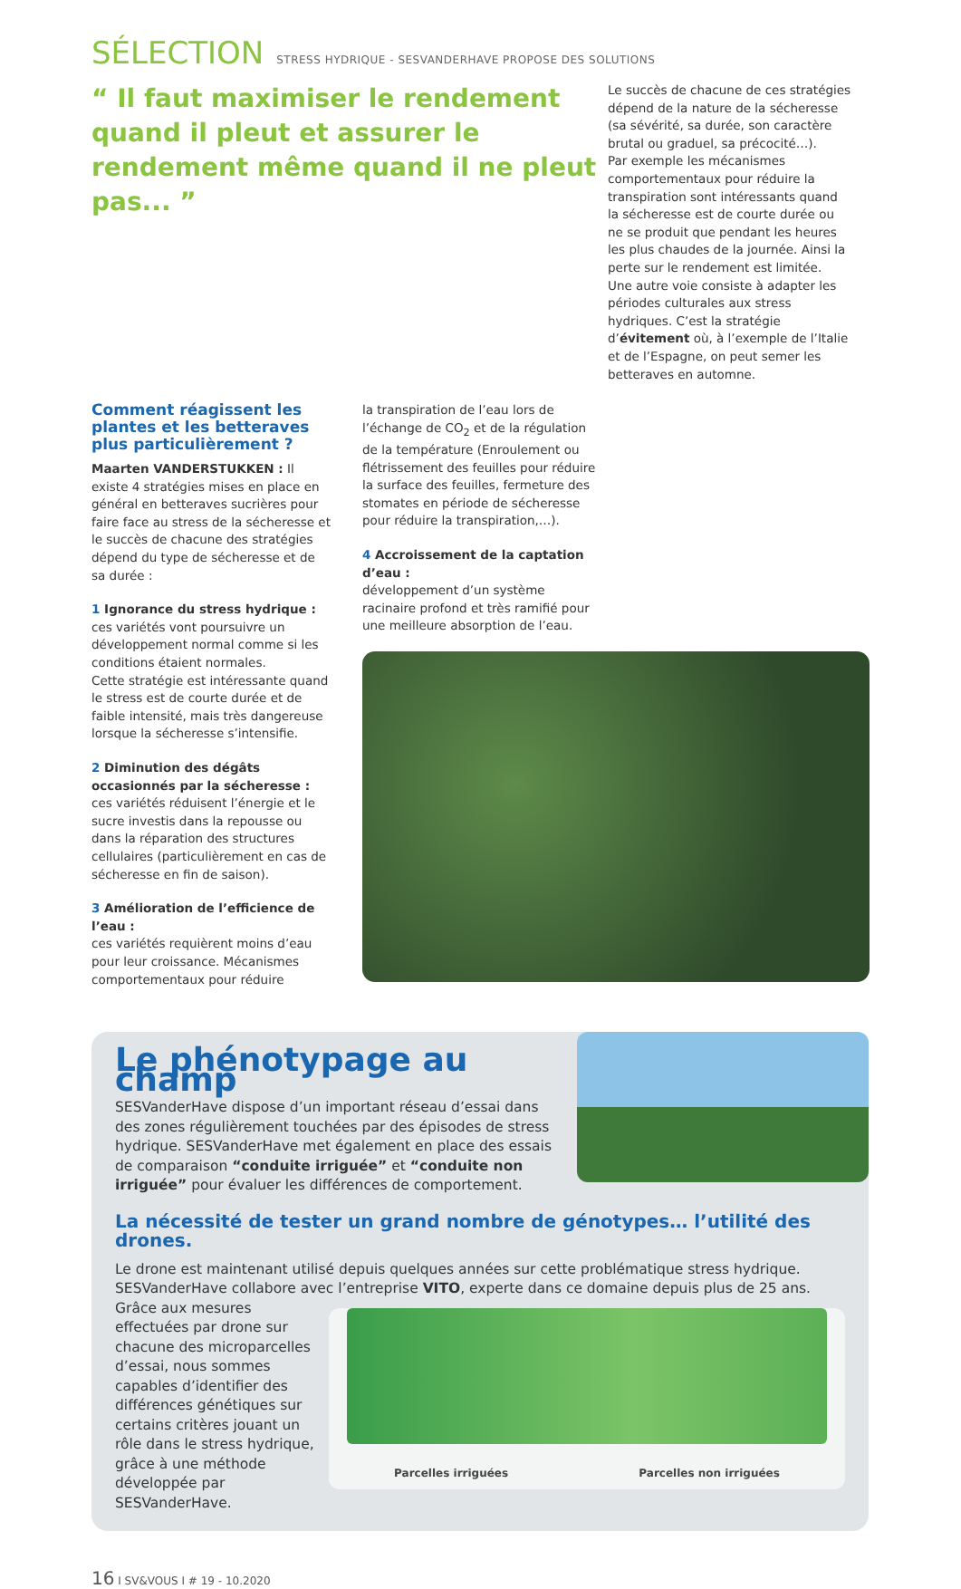SÉLECTION STRESS HYDRIQUE - SESVANDERHAVE PROPOSE DES SOLUTIONS
“ Il faut maximiser le rendement quand il pleut et assurer le rendement même quand il ne pleut pas... ”
Le succès de chacune de ces stratégies dépend de la nature de la sécheresse (sa sévérité, sa durée, son caractère brutal ou graduel, sa précocité…).
Par exemple les mécanismes comportementaux pour réduire la transpiration sont intéressants quand la sécheresse est de courte durée ou ne se produit que pendant les heures les plus chaudes de la journée. Ainsi la perte sur le rendement est limitée.
Une autre voie consiste à adapter les périodes culturales aux stress hydriques. C’est la stratégie d’évitement où, à l’exemple de l’Italie et de l’Espagne, on peut semer les betteraves en automne.
Comment réagissent les plantes et les betteraves plus particulièrement ?
Maarten VANDERSTUKKEN : Il existe 4 stratégies mises en place en général en betteraves sucrières pour faire face au stress de la sécheresse et le succès de chacune des stratégies dépend du type de sécheresse et de sa durée :
1 Ignorance du stress hydrique :
ces variétés vont poursuivre un développement normal comme si les conditions étaient normales.
Cette stratégie est intéressante quand le stress est de courte durée et de faible intensité, mais très dangereuse lorsque la sécheresse s’intensifie.
2 Diminution des dégâts occasionnés par la sécheresse :
ces variétés réduisent l’énergie et le sucre investis dans la repousse ou dans la réparation des structures cellulaires (particulièrement en cas de sécheresse en fin de saison).
3 Amélioration de l’efficience de l’eau :
ces variétés requièrent moins d’eau pour leur croissance. Mécanismes comportementaux pour réduire
la transpiration de l’eau lors de l’échange de CO<sub>2</sub> et de la régulation de la température (Enroulement ou flétrissement des feuilles pour réduire la surface des feuilles, fermeture des stomates en période de sécheresse pour réduire la transpiration,…).
4 Accroissement de la captation d’eau :
développement d’un système racinaire profond et très ramifié pour une meilleure absorption de l’eau.
Le phénotypage au champ
SESVanderHave dispose d’un important réseau d’essai dans des zones régulièrement touchées par des épisodes de stress hydrique. SESVanderHave met également en place des essais de comparaison “conduite irriguée” et “conduite non irriguée” pour évaluer les différences de comportement.
La nécessité de tester un grand nombre de génotypes… l’utilité des drones.
Le drone est maintenant utilisé depuis quelques années sur cette problématique stress hydrique. SESVanderHave collabore avec l’entreprise VITO, experte dans ce domaine depuis plus de 25 ans.
Parcelles irriguées Parcelles non irriguées
Grâce aux mesures effectuées par drone sur chacune des microparcelles d’essai, nous sommes capables d’identifier des différences génétiques sur certains critères jouant un rôle dans le stress hydrique, grâce à une méthode développée par SESVanderHave.
16 I SV&VOUS I # 19 - 10.2020